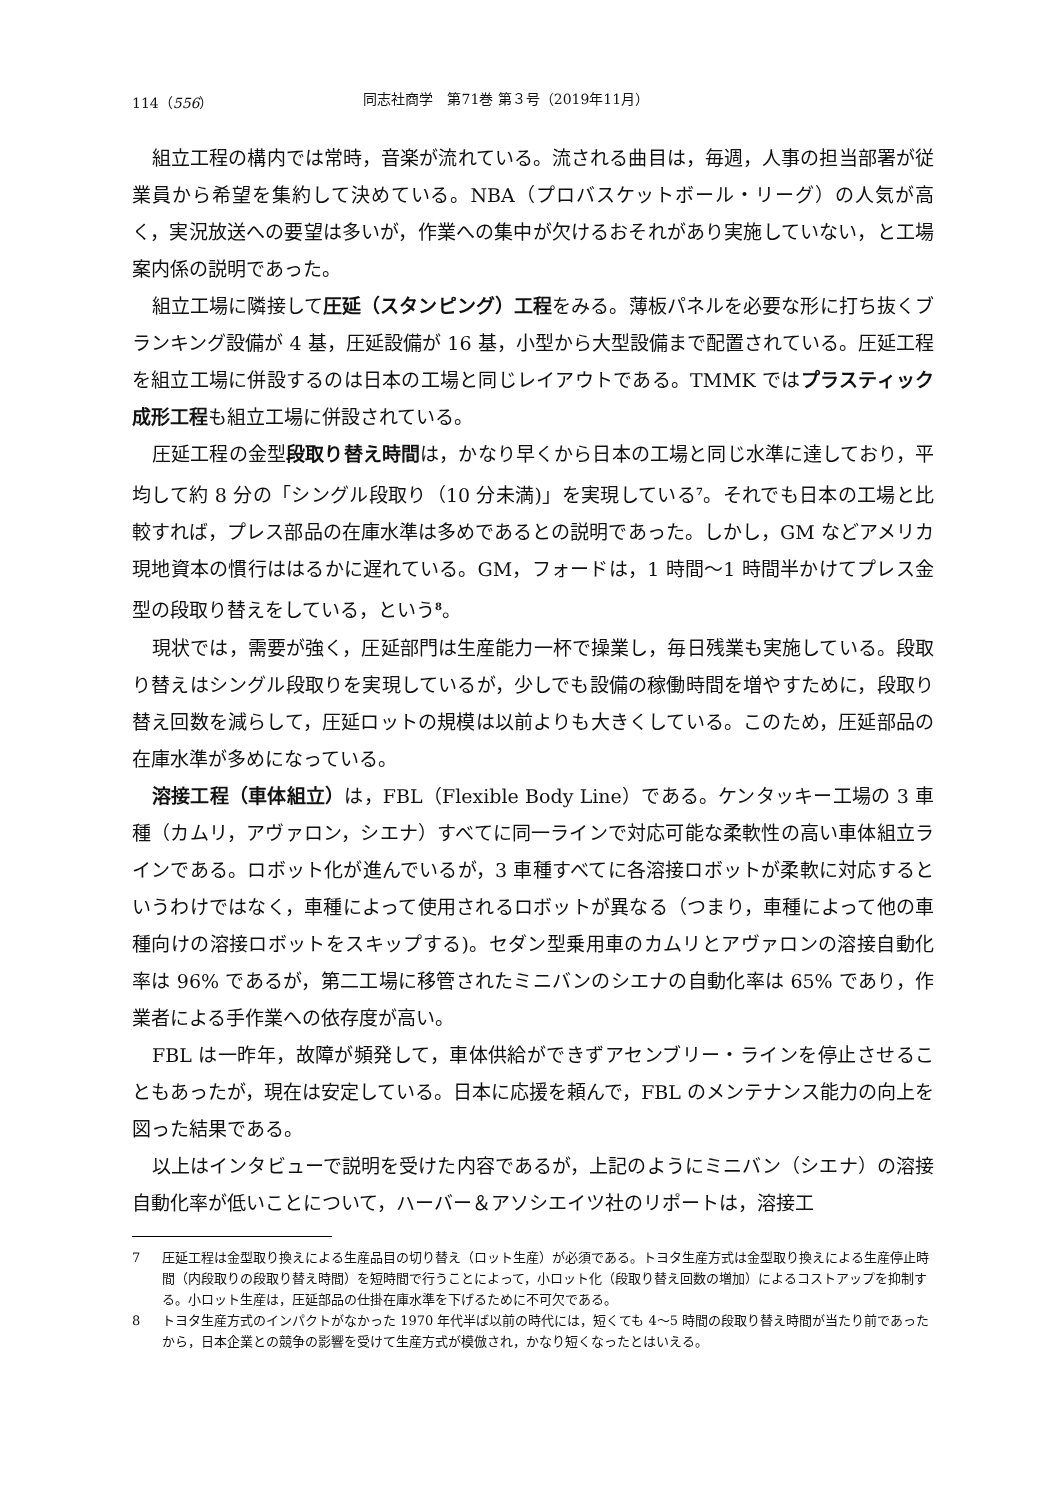114（556） 同志社商学　第71巻 第３号（2019年11月）
組立工程の構内では常時，音楽が流れている。流される曲目は，毎週，人事の担当部署が従業員から希望を集約して決めている。NBA（プロバスケットボール・リーグ）の人気が高く，実況放送への要望は多いが，作業への集中が欠けるおそれがあり実施していない，と工場案内係の説明であった。
組立工場に隣接して圧延（スタンピング）工程をみる。薄板パネルを必要な形に打ち抜くブランキング設備が 4 基，圧延設備が 16 基，小型から大型設備まで配置されている。圧延工程を組立工場に併設するのは日本の工場と同じレイアウトである。TMMK ではプラスティック成形工程も組立工場に併設されている。
圧延工程の金型段取り替え時間は，かなり早くから日本の工場と同じ水準に達しており，平均して約 8 分の「シングル段取り（10 分未満)」を実現している<sup>7</sup>。それでも日本の工場と比較すれば，プレス部品の在庫水準は多めであるとの説明であった。しかし，GM などアメリカ現地資本の慣行ははるかに遅れている。GM，フォードは，1 時間～1 時間半かけてプレス金型の段取り替えをしている，という<sup>8</sup>。
現状では，需要が強く，圧延部門は生産能力一杯で操業し，毎日残業も実施している。段取り替えはシングル段取りを実現しているが，少しでも設備の稼働時間を増やすために，段取り替え回数を減らして，圧延ロットの規模は以前よりも大きくしている。このため，圧延部品の在庫水準が多めになっている。
溶接工程（車体組立）は，FBL（Flexible Body Line）である。ケンタッキー工場の 3 車種（カムリ，アヴァロン，シエナ）すべてに同一ラインで対応可能な柔軟性の高い車体組立ラインである。ロボット化が進んでいるが，3 車種すべてに各溶接ロボットが柔軟に対応するというわけではなく，車種によって使用されるロボットが異なる（つまり，車種によって他の車種向けの溶接ロボットをスキップする)。セダン型乗用車のカムリとアヴァロンの溶接自動化率は 96% であるが，第二工場に移管されたミニバンのシエナの自動化率は 65% であり，作業者による手作業への依存度が高い。
FBL は一昨年，故障が頻発して，車体供給ができずアセンブリー・ラインを停止させることもあったが，現在は安定している。日本に応援を頼んで，FBL のメンテナンス能力の向上を図った結果である。
以上はインタビューで説明を受けた内容であるが，上記のようにミニバン（シエナ）の溶接自動化率が低いことについて，ハーバー＆アソシエイツ社のリポートは，溶接工
7 圧延工程は金型取り換えによる生産品目の切り替え（ロット生産）が必須である。トヨタ生産方式は金型取り換えによる生産停止時間（内段取りの段取り替え時間）を短時間で行うことによって，小ロット化（段取り替え回数の増加）によるコストアップを抑制する。小ロット生産は，圧延部品の仕掛在庫水準を下げるために不可欠である。
8 トヨタ生産方式のインパクトがなかった 1970 年代半ば以前の時代には，短くても 4～5 時間の段取り替え時間が当たり前であったから，日本企業との競争の影響を受けて生産方式が模倣され，かなり短くなったとはいえる。